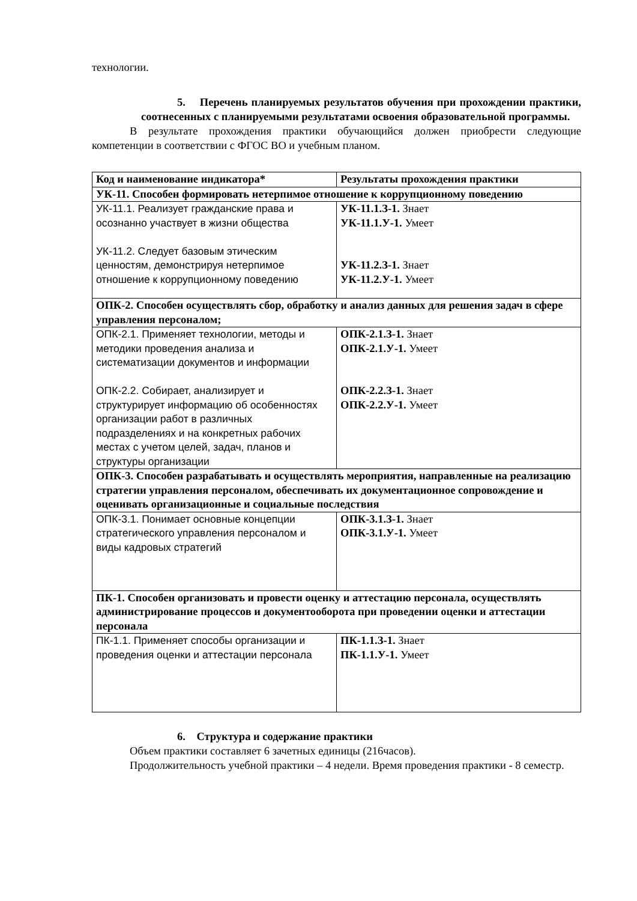технологии.
5. Перечень планируемых результатов обучения при прохождении практики, соотнесенных с планируемыми результатами освоения образовательной программы.
В результате прохождения практики обучающийся должен приобрести следующие компетенции в соответствии с ФГОС ВО и учебным планом.
| Код и наименование индикатора* | Результаты прохождения практики |
| --- | --- |
| УК-11. Способен формировать нетерпимое отношение к коррупционному поведению | |
| УК-11.1. Реализует гражданские права и осознанно участвует в жизни общества УК-11.2. Следует базовым этическим ценностям, демонстрируя нетерпимое отношение к коррупционному поведению | УК-11.1.З-1. Знает УК-11.1.У-1. Умеет УК-11.2.З-1. Знает УК-11.2.У-1. Умеет |
| ОПК-2. Способен осуществлять сбор, обработку и анализ данных для решения задач в сфере управления персоналом; | |
| ОПК-2.1. Применяет технологии, методы и методики проведения анализа и систематизации документов и информации ОПК-2.2. Собирает, анализирует и структурирует информацию об особенностях организации работ в различных подразделениях и на конкретных рабочих местах с учетом целей, задач, планов и структуры организации | ОПК-2.1.З-1. Знает ОПК-2.1.У-1. Умеет ОПК-2.2.З-1. Знает ОПК-2.2.У-1. Умеет |
| ОПК-3. Способен разрабатывать и осуществлять мероприятия, направленные на реализацию стратегии управления персоналом, обеспечивать их документационное сопровождение и оценивать организационные и социальные последствия | |
| ОПК-3.1. Понимает основные концепции стратегического управления персоналом и виды кадровых стратегий | ОПК-3.1.З-1. Знает ОПК-3.1.У-1. Умеет |
| ПК-1. Способен организовать и провести оценку и аттестацию персонала, осуществлять администрирование процессов и документооборота при проведении оценки и аттестации персонала | |
| ПК-1.1. Применяет способы организации и проведения оценки и аттестации персонала | ПК-1.1.З-1. Знает ПК-1.1.У-1. Умеет |
6. Структура и содержание практики
Объем практики составляет 6 зачетных единицы (216часов).
Продолжительность учебной практики – 4 недели. Время проведения практики - 8 семестр.